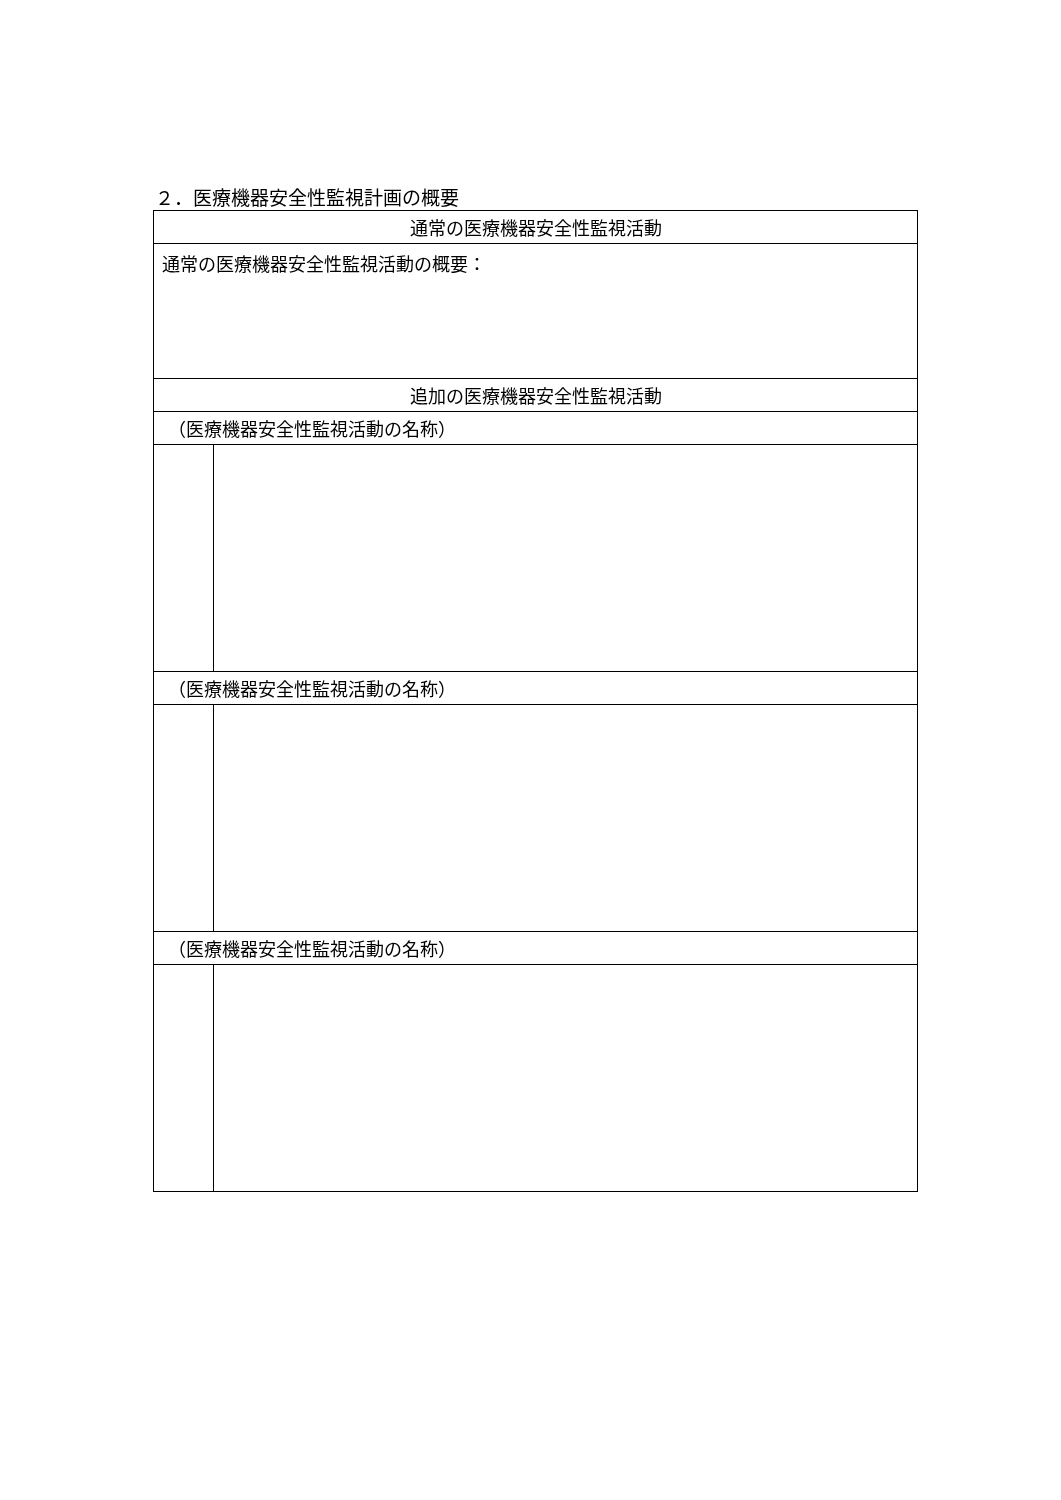２．医療機器安全性監視計画の概要
| 通常の医療機器安全性監視活動 | |
| 通常の医療機器安全性監視活動の概要： | |
| 追加の医療機器安全性監視活動 | |
| （医療機器安全性監視活動の名称） | |
| （医療機器安全性監視活動の名称） | |
| （医療機器安全性監視活動の名称） | |